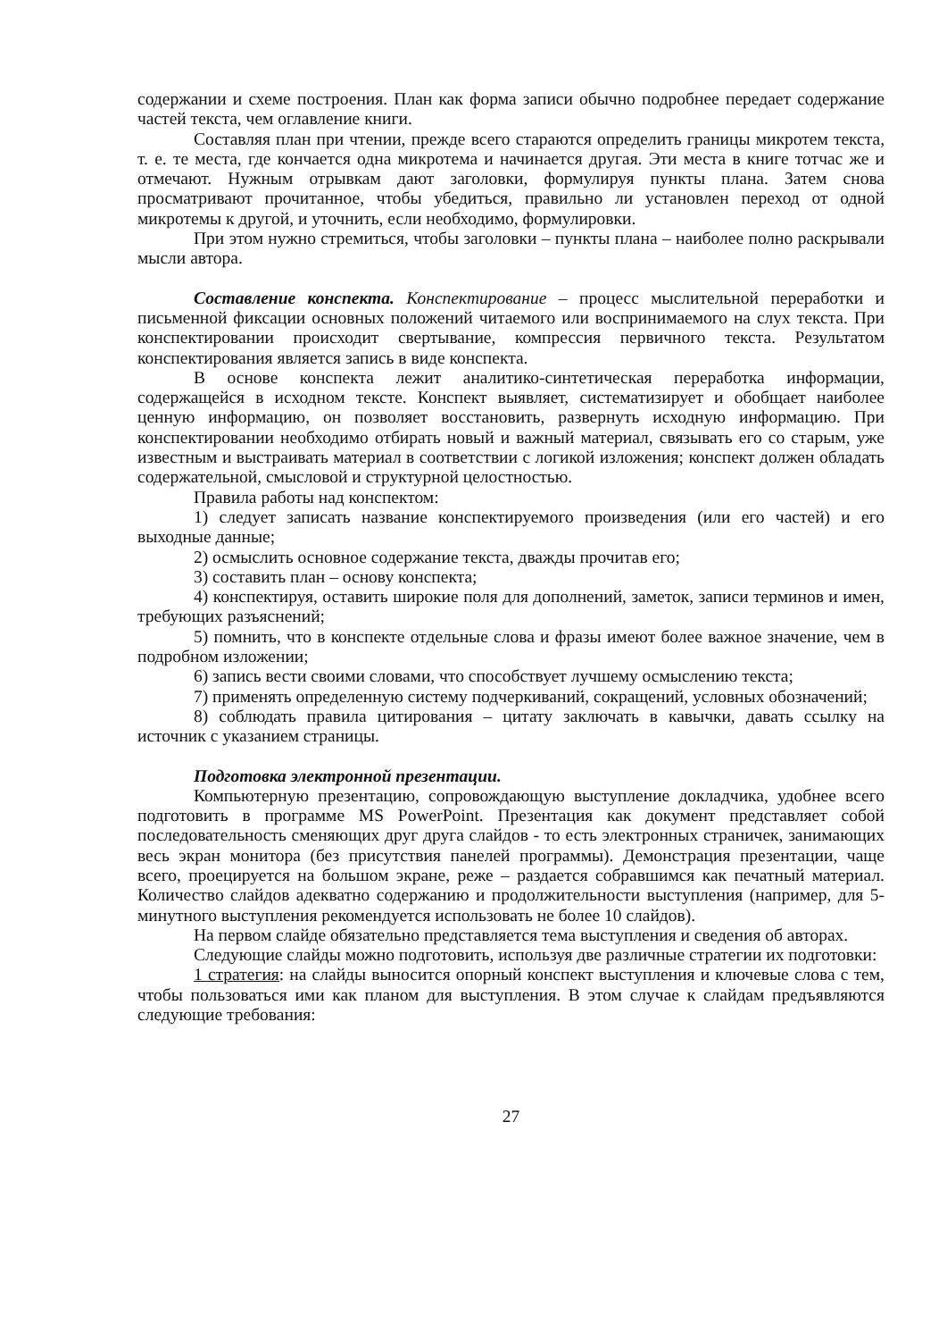содержании и схеме построения. План как форма записи обычно подробнее передает содержание частей текста, чем оглавление книги.
Составляя план при чтении, прежде всего стараются определить границы микротем текста, т. е. те места, где кончается одна микротема и начинается другая. Эти места в книге тотчас же и отмечают. Нужным отрывкам дают заголовки, формулируя пункты плана. Затем снова просматривают прочитанное, чтобы убедиться, правильно ли установлен переход от одной микротемы к другой, и уточнить, если необходимо, формулировки.
При этом нужно стремиться, чтобы заголовки – пункты плана – наиболее полно раскрывали мысли автора.
Составление конспекта. Конспектирование – процесс мыслительной переработки и письменной фиксации основных положений читаемого или воспринимаемого на слух текста. При конспектировании происходит свертывание, компрессия первичного текста. Результатом конспектирования является запись в виде конспекта.
В основе конспекта лежит аналитико-синтетическая переработка информации, содержащейся в исходном тексте. Конспект выявляет, систематизирует и обобщает наиболее ценную информацию, он позволяет восстановить, развернуть исходную информацию. При конспектировании необходимо отбирать новый и важный материал, связывать его со старым, уже известным и выстраивать материал в соответствии с логикой изложения; конспект должен обладать содержательной, смысловой и структурной целостностью.
Правила работы над конспектом:
1) следует записать название конспектируемого произведения (или его частей) и его выходные данные;
2) осмыслить основное содержание текста, дважды прочитав его;
3) составить план – основу конспекта;
4) конспектируя, оставить широкие поля для дополнений, заметок, записи терминов и имен, требующих разъяснений;
5) помнить, что в конспекте отдельные слова и фразы имеют более важное значение, чем в подробном изложении;
6) запись вести своими словами, что способствует лучшему осмыслению текста;
7) применять определенную систему подчеркиваний, сокращений, условных обозначений;
8) соблюдать правила цитирования – цитату заключать в кавычки, давать ссылку на источник с указанием страницы.
Подготовка электронной презентации.
Компьютерную презентацию, сопровождающую выступление докладчика, удобнее всего подготовить в программе MS PowerPoint. Презентация как документ представляет собой последовательность сменяющих друг друга слайдов - то есть электронных страничек, занимающих весь экран монитора (без присутствия панелей программы). Демонстрация презентации, чаще всего, проецируется на большом экране, реже – раздается собравшимся как печатный материал. Количество слайдов адекватно содержанию и продолжительности выступления (например, для 5-минутного выступления рекомендуется использовать не более 10 слайдов).
На первом слайде обязательно представляется тема выступления и сведения об авторах.
Следующие слайды можно подготовить, используя две различные стратегии их подготовки:
1 стратегия: на слайды выносится опорный конспект выступления и ключевые слова с тем, чтобы пользоваться ими как планом для выступления. В этом случае к слайдам предъявляются следующие требования:
27